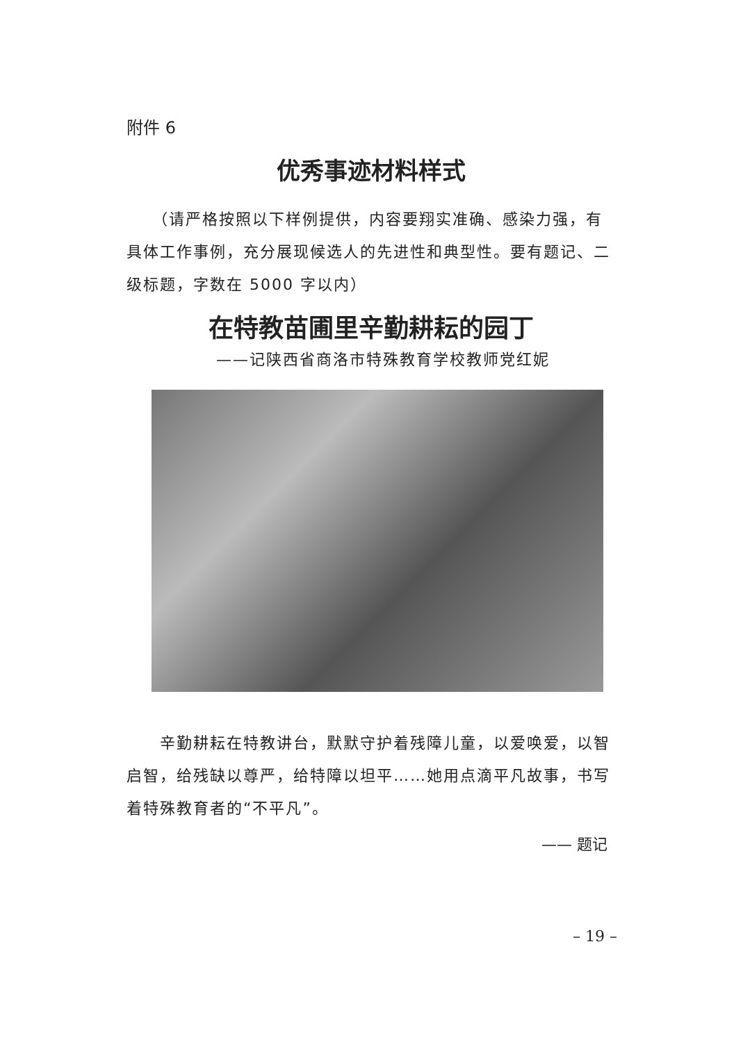附件 6
优秀事迹材料样式
　　（请严格按照以下样例提供，内容要翔实准确、感染力强，有具体工作事例，充分展现候选人的先进性和典型性。要有题记、二级标题，字数在 5000 字以内）
在特教苗圃里辛勤耕耘的园丁
——记陕西省商洛市特殊教育学校教师党红妮
　　辛勤耕耘在特教讲台，默默守护着残障儿童，以爱唤爱，以智启智，给残缺以尊严，给特障以坦平……她用点滴平凡故事，书写着特殊教育者的“不平凡”。
—— 题记
– 19 –